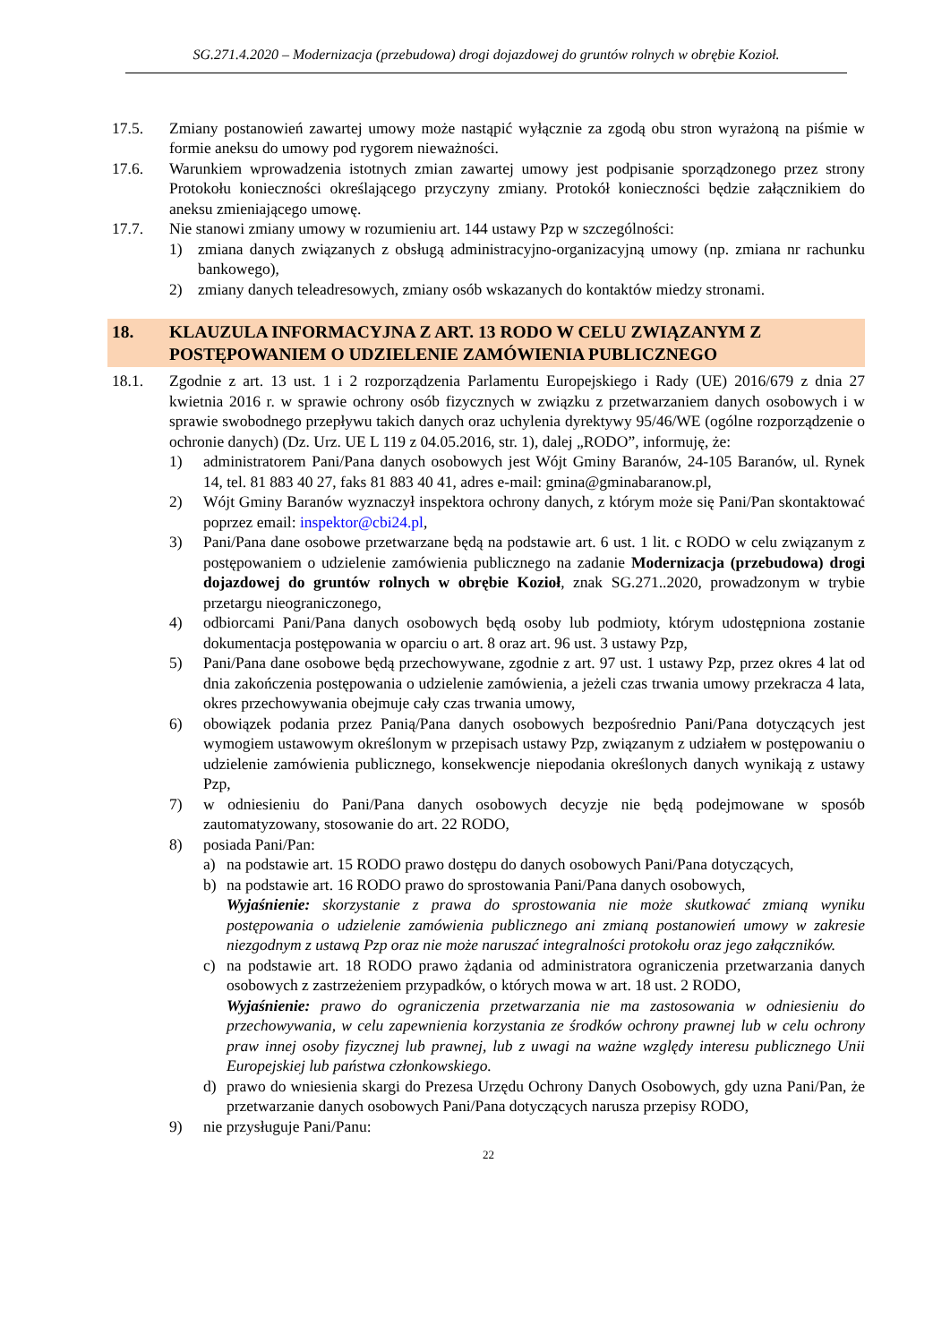SG.271.4.2020 – Modernizacja (przebudowa) drogi dojazdowej do gruntów rolnych w obrębie Kozioł.
17.5. Zmiany postanowień zawartej umowy może nastąpić wyłącznie za zgodą obu stron wyrażoną na piśmie w formie aneksu do umowy pod rygorem nieważności.
17.6. Warunkiem wprowadzenia istotnych zmian zawartej umowy jest podpisanie sporządzonego przez strony Protokołu konieczności określającego przyczyny zmiany. Protokół konieczności będzie załącznikiem do aneksu zmieniającego umowę.
17.7. Nie stanowi zmiany umowy w rozumieniu art. 144 ustawy Pzp w szczególności:
1) zmiana danych związanych z obsługą administracyjno-organizacyjną umowy (np. zmiana nr rachunku bankowego),
2) zmiany danych teleadresowych, zmiany osób wskazanych do kontaktów miedzy stronami.
18. KLAUZULA INFORMACYJNA Z ART. 13 RODO W CELU ZWIĄZANYM Z POSTĘPOWANIEM O UDZIELENIE ZAMÓWIENIA PUBLICZNEGO
18.1. Zgodnie z art. 13 ust. 1 i 2 rozporządzenia Parlamentu Europejskiego i Rady (UE) 2016/679 z dnia 27 kwietnia 2016 r. w sprawie ochrony osób fizycznych w związku z przetwarzaniem danych osobowych i w sprawie swobodnego przepływu takich danych oraz uchylenia dyrektywy 95/46/WE (ogólne rozporządzenie o ochronie danych) (Dz. Urz. UE L 119 z 04.05.2016, str. 1), dalej „RODO”, informuję, że:
1) administratorem Pani/Pana danych osobowych jest Wójt Gminy Baranów, 24-105 Baranów, ul. Rynek 14, tel. 81 883 40 27, faks 81 883 40 41, adres e-mail: gmina@gminabaranow.pl,
2) Wójt Gminy Baranów wyznaczył inspektora ochrony danych, z którym może się Pani/Pan skontaktować poprzez email: inspektor@cbi24.pl,
3) Pani/Pana dane osobowe przetwarzane będą na podstawie art. 6 ust. 1 lit. c RODO w celu związanym z postępowaniem o udzielenie zamówienia publicznego na zadanie Modernizacja (przebudowa) drogi dojazdowej do gruntów rolnych w obrębie Kozioł, znak SG.271..2020, prowadzonym w trybie przetargu nieograniczonego,
4) odbiorcami Pani/Pana danych osobowych będą osoby lub podmioty, którym udostępniona zostanie dokumentacja postępowania w oparciu o art. 8 oraz art. 96 ust. 3 ustawy Pzp,
5) Pani/Pana dane osobowe będą przechowywane, zgodnie z art. 97 ust. 1 ustawy Pzp, przez okres 4 lat od dnia zakończenia postępowania o udzielenie zamówienia, a jeżeli czas trwania umowy przekracza 4 lata, okres przechowywania obejmuje cały czas trwania umowy,
6) obowiązek podania przez Panią/Pana danych osobowych bezpośrednio Pani/Pana dotyczących jest wymogiem ustawowym określonym w przepisach ustawy Pzp, związanym z udziałem w postępowaniu o udzielenie zamówienia publicznego, konsekwencje niepodania określonych danych wynikają z ustawy Pzp,
7) w odniesieniu do Pani/Pana danych osobowych decyzje nie będą podejmowane w sposób zautomatyzowany, stosowanie do art. 22 RODO,
8) posiada Pani/Pan:
a) na podstawie art. 15 RODO prawo dostępu do danych osobowych Pani/Pana dotyczących,
b) na podstawie art. 16 RODO prawo do sprostowania Pani/Pana danych osobowych,
Wyjaśnienie: skorzystanie z prawa do sprostowania nie może skutkować zmianą wyniku postępowania o udzielenie zamówienia publicznego ani zmianą postanowień umowy w zakresie niezgodnym z ustawą Pzp oraz nie może naruszać integralności protokołu oraz jego załączników.
c) na podstawie art. 18 RODO prawo żądania od administratora ograniczenia przetwarzania danych osobowych z zastrzeżeniem przypadków, o których mowa w art. 18 ust. 2 RODO,
Wyjaśnienie: prawo do ograniczenia przetwarzania nie ma zastosowania w odniesieniu do przechowywania, w celu zapewnienia korzystania ze środków ochrony prawnej lub w celu ochrony praw innej osoby fizycznej lub prawnej, lub z uwagi na ważne względy interesu publicznego Unii Europejskiej lub państwa członkowskiego.
d) prawo do wniesienia skargi do Prezesa Urzędu Ochrony Danych Osobowych, gdy uzna Pani/Pan, że przetwarzanie danych osobowych Pani/Pana dotyczących narusza przepisy RODO,
9) nie przysługuje Pani/Panu:
22